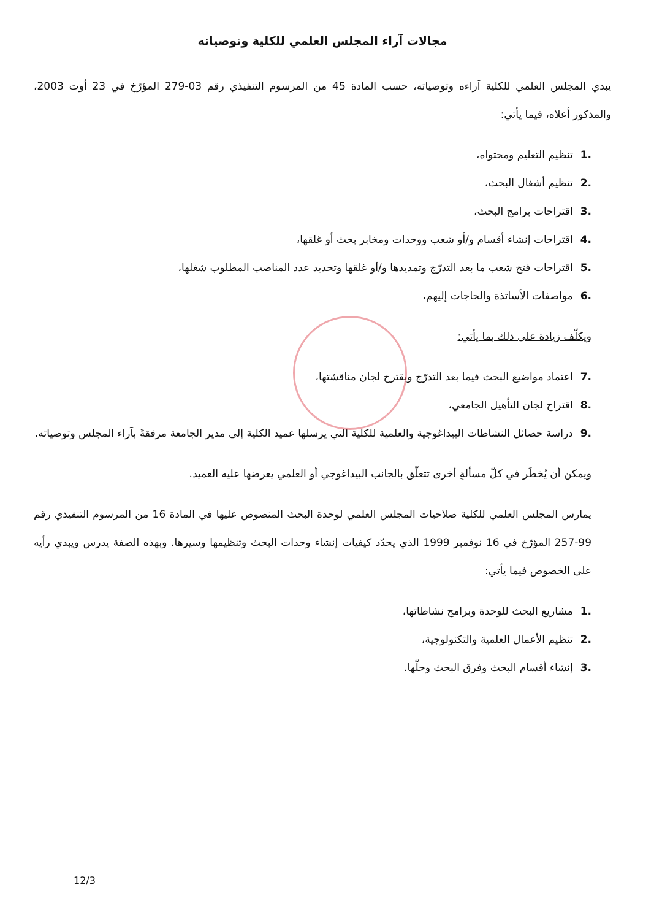مجالات آراء المجلس العلمي للكلية وتوصياته
يبدي المجلس العلمي للكلية آراءه وتوصياته، حسب المادة 45 من المرسوم التنفيذي رقم 03-279 المؤرّخ في 23 أوت 2003، والمذكور أعلاه، فيما يأتي:
.1تنظيم التعليم ومحتواه،
.2تنظيم أشغال البحث،
.3اقتراحات برامج البحث،
.4اقتراحات إنشاء أقسام و/أو شعب ووحدات ومخابر بحث أو غلقها،
.5اقتراحات فتح شعب ما بعد التدرّج وتمديدها و/أو غلقها وتحديد عدد المناصب المطلوب شغلها،
.6مواصفات الأساتذة والحاجات إليهم،
ويكلّف زيادة على ذلك بما يأتي:
.7اعتماد مواضيع البحث فيما بعد التدرّج ويقترح لجان مناقشتها،
.8اقتراح لجان التأهيل الجامعي،
.9دراسة حصائل النشاطات البيداغوجية والعلمية للكلية التي يرسلها عميد الكلية إلى مدير الجامعة مرفقةً بآراء المجلس وتوصياته.
ويمكن أن يُخطَر في كلّ مسألةٍ أخرى تتعلّق بالجانب البيداغوجي أو العلمي يعرضها عليه العميد.
يمارس المجلس العلمي للكلية صلاحيات المجلس العلمي لوحدة البحث المنصوص عليها في المادة 16 من المرسوم التنفيذي رقم 99-257 المؤرّخ في 16 نوفمبر 1999 الذي يحدّد كيفيات إنشاء وحدات البحث وتنظيمها وسيرها. وبهذه الصفة يدرس ويبدي رأيه على الخصوص فيما يأتي:
.1مشاريع البحث للوحدة وبرامج نشاطاتها،
.2تنظيم الأعمال العلمية والتكنولوجية،
.3إنشاء أقسام البحث وفرق البحث وحلّها.
12/3